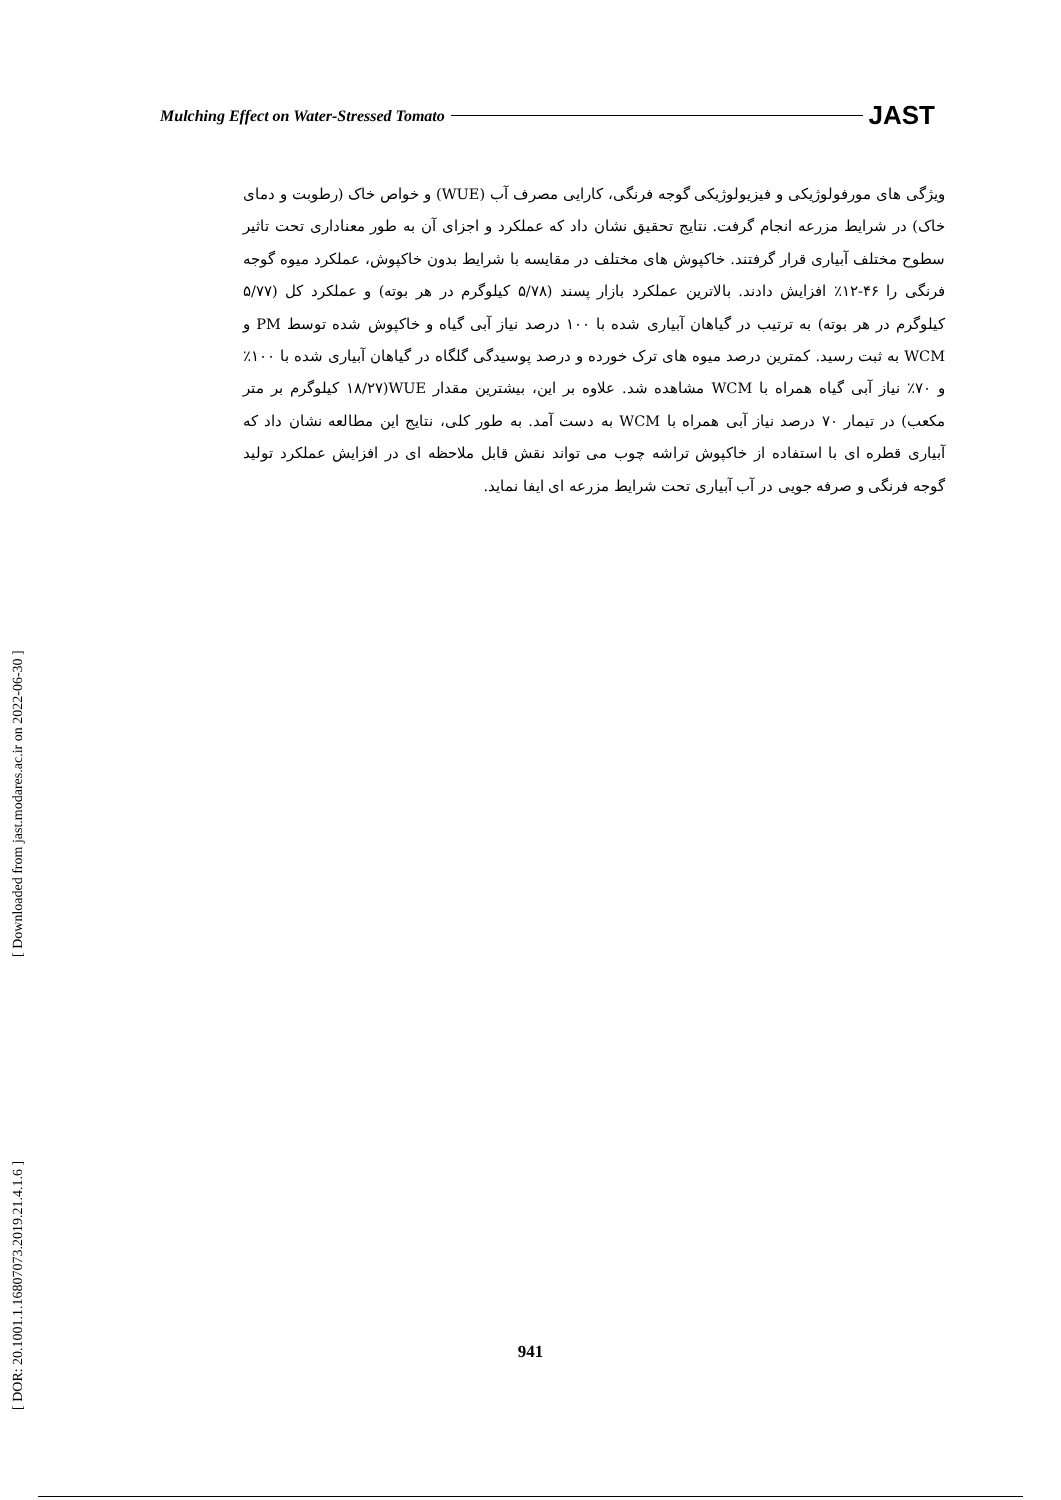Mulching Effect on Water-Stressed Tomato JAST
ویژگی های مورفولوژیکی و فیزیولوژیکی گوجه فرنگی، کارایی مصرف آب (WUE) و خواص خاک (رطوبت و دمای خاک) در شرایط مزرعه انجام گرفت. نتایج تحقیق نشان داد که عملکرد و اجزای آن به طور معناداری تحت تاثیر سطوح مختلف آبیاری قرار گرفتند. خاکپوش های مختلف در مقایسه با شرایط بدون خاکپوش، عملکرد میوه گوجه فرنگی را ۴۶-۱۲٪ افزایش دادند. بالاترین عملکرد بازار پسند (۵/۷۸ کیلوگرم در هر بوته) و عملکرد کل (۵/۷۷ کیلوگرم در هر بوته) به ترتیب در گیاهان آبیاری شده با ۱۰۰ درصد نیاز آبی گیاه و خاکپوش شده توسط PM و WCM به ثبت رسید. کمترین درصد میوه های ترک خورده و درصد پوسیدگی گلگاه در گیاهان آبیاری شده با ۱۰۰٪ و ۷۰٪ نیاز آبی گیاه همراه با WCM مشاهده شد. علاوه بر این، بیشترین مقدار WUE(۱۸/۲۷ کیلوگرم بر متر مکعب) در تیمار ۷۰ درصد نیاز آبی همراه با WCM به دست آمد. به طور کلی، نتایج این مطالعه نشان داد که آبیاری قطره ای با استفاده از خاکپوش تراشه چوب می تواند نقش قابل ملاحظه ای در افزایش عملکرد تولید گوجه فرنگی و صرفه جویی در آب آبیاری تحت شرایط مزرعه ای ایفا نماید.
[ DOR: 20.1001.1.16807073.2019.21.4.1.6 ] [ Downloaded from jast.modares.ac.ir on 2022-06-30 ]
941